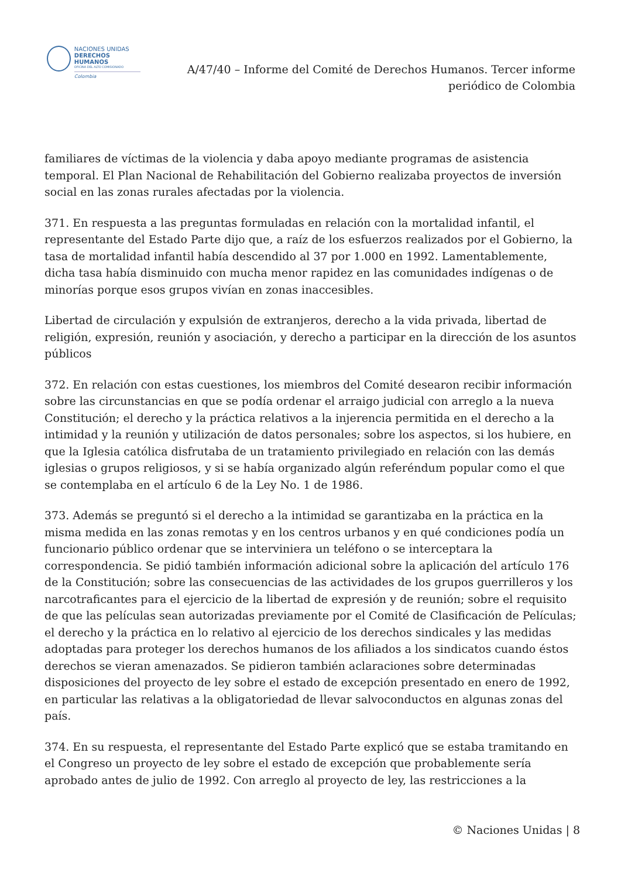NACIONES UNIDAS
DERECHOS HUMANOS
OFICINA DEL ALTO COMISIONADO
Colombia
A/47/40 – Informe del Comité de Derechos Humanos. Tercer informe periódico de Colombia
familiares de víctimas de la violencia y daba apoyo mediante programas de asistencia temporal. El Plan Nacional de Rehabilitación del Gobierno realizaba proyectos de inversión social en las zonas rurales afectadas por la violencia.
371. En respuesta a las preguntas formuladas en relación con la mortalidad infantil, el representante del Estado Parte dijo que, a raíz de los esfuerzos realizados por el Gobierno, la tasa de mortalidad infantil había descendido al 37 por 1.000 en 1992. Lamentablemente, dicha tasa había disminuido con mucha menor rapidez en las comunidades indígenas o de minorías porque esos grupos vivían en zonas inaccesibles.
Libertad de circulación y expulsión de extranjeros, derecho a la vida privada, libertad de religión, expresión, reunión y asociación, y derecho a participar en la dirección de los asuntos públicos
372. En relación con estas cuestiones, los miembros del Comité desearon recibir información sobre las circunstancias en que se podía ordenar el arraigo judicial con arreglo a la nueva Constitución; el derecho y la práctica relativos a la injerencia permitida en el derecho a la intimidad y la reunión y utilización de datos personales; sobre los aspectos, si los hubiere, en que la Iglesia católica disfrutaba de un tratamiento privilegiado en relación con las demás iglesias o grupos religiosos, y si se había organizado algún referéndum popular como el que se contemplaba en el artículo 6 de la Ley No. 1 de 1986.
373. Además se preguntó si el derecho a la intimidad se garantizaba en la práctica en la misma medida en las zonas remotas y en los centros urbanos y en qué condiciones podía un funcionario público ordenar que se interviniera un teléfono o se interceptara la correspondencia. Se pidió también información adicional sobre la aplicación del artículo 176 de la Constitución; sobre las consecuencias de las actividades de los grupos guerrilleros y los narcotraficantes para el ejercicio de la libertad de expresión y de reunión; sobre el requisito de que las películas sean autorizadas previamente por el Comité de Clasificación de Películas; el derecho y la práctica en lo relativo al ejercicio de los derechos sindicales y las medidas adoptadas para proteger los derechos humanos de los afiliados a los sindicatos cuando éstos derechos se vieran amenazados. Se pidieron también aclaraciones sobre determinadas disposiciones del proyecto de ley sobre el estado de excepción presentado en enero de 1992, en particular las relativas a la obligatoriedad de llevar salvoconductos en algunas zonas del país.
374. En su respuesta, el representante del Estado Parte explicó que se estaba tramitando en el Congreso un proyecto de ley sobre el estado de excepción que probablemente sería aprobado antes de julio de 1992. Con arreglo al proyecto de ley, las restricciones a la
© Naciones Unidas | 8